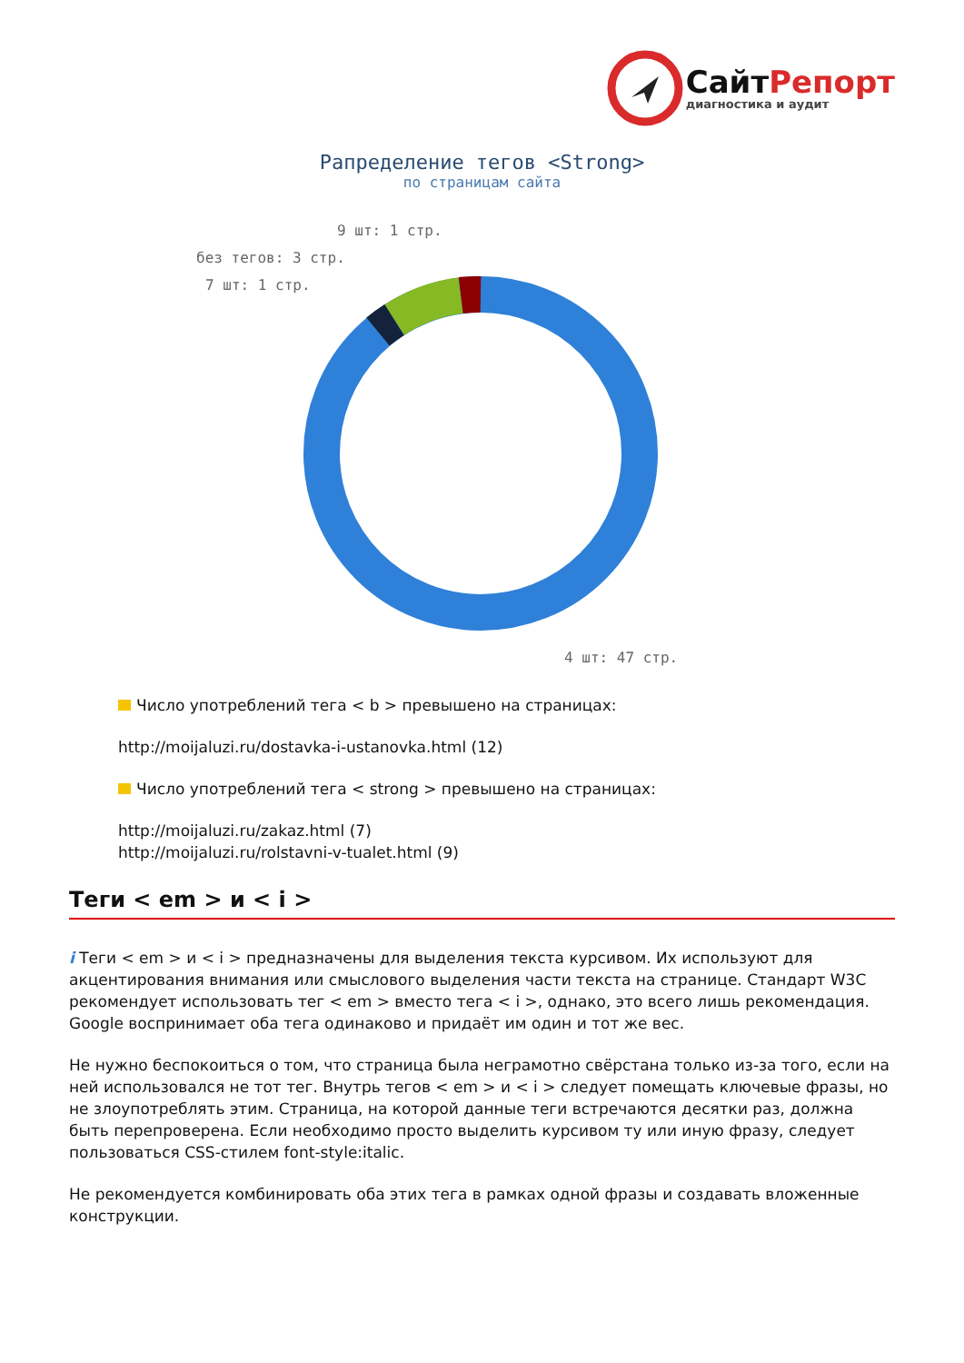Сайт Репорт
диагностика и аудит
Рапределение тегов <Strong>
по страницам сайта
9 шт: 1 стр.
без тегов: 3 стр.
7 шт: 1 стр.
4 шт: 47 стр.
Число употреблений тега < b > превышено на страницах:
http://moijaluzi.ru/dostavka-i-ustanovka.html (12)
Число употреблений тега < strong > превышено на страницах:
http://moijaluzi.ru/zakaz.html (7)
http://moijaluzi.ru/rolstavni-v-tualet.html (9)
Теги < em > и < i >
i Теги < em > и < i > предназначены для выделения текста курсивом. Их используют для акцентирования внимания или смыслового выделения части текста на странице. Стандарт W3C рекомендует использовать тег < em > вместо тега < i >, однако, это всего лишь рекомендация. Google воспринимает оба тега одинаково и придаёт им один и тот же вес.
Не нужно беспокоиться о том, что страница была неграмотно свёрстана только из-за того, если на ней использовался не тот тег. Внутрь тегов < em > и < i > следует помещать ключевые фразы, но не злоупотреблять этим. Страница, на которой данные теги встречаются десятки раз, должна быть перепроверена. Если необходимо просто выделить курсивом ту или иную фразу, следует пользоваться CSS-стилем font-style:italic.
Не рекомендуется комбинировать оба этих тега в рамках одной фразы и создавать вложенные конструкции.